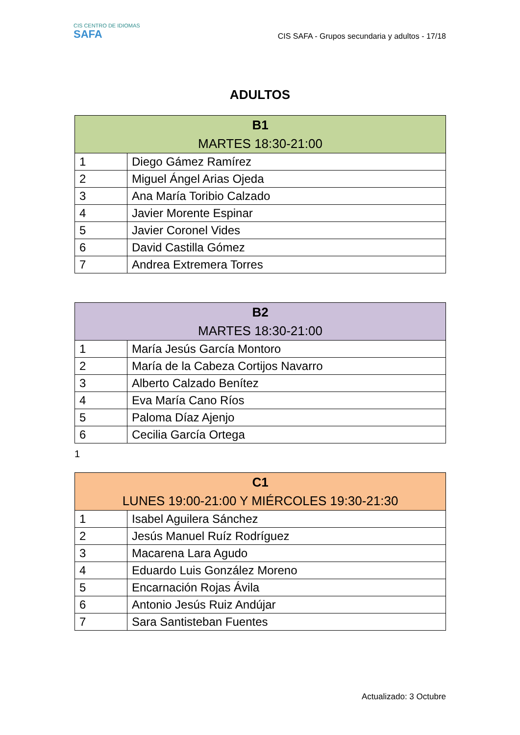CIS CENTRO DE IDIOMAS
SAFA
CIS SAFA - Grupos secundaria y adultos - 17/18
ADULTOS
| B1 MARTES 18:30-21:00 | |
| --- | --- |
| 1 | Diego Gámez Ramírez |
| 2 | Miguel Ángel Arias Ojeda |
| 3 | Ana María Toribio Calzado |
| 4 | Javier Morente Espinar |
| 5 | Javier Coronel Vides |
| 6 | David Castilla Gómez |
| 7 | Andrea Extremera Torres |
| B2 MARTES 18:30-21:00 | |
| --- | --- |
| 1 | María Jesús García Montoro |
| 2 | María de la Cabeza Cortijos Navarro |
| 3 | Alberto Calzado Benítez |
| 4 | Eva María Cano Ríos |
| 5 | Paloma Díaz Ajenjo |
| 6 | Cecilia García Ortega |
1
| C1 LUNES 19:00-21:00 Y MIÉRCOLES 19:30-21:30 | |
| --- | --- |
| 1 | Isabel Aguilera Sánchez |
| 2 | Jesús Manuel Ruíz Rodríguez |
| 3 | Macarena Lara Agudo |
| 4 | Eduardo Luis González Moreno |
| 5 | Encarnación Rojas Ávila |
| 6 | Antonio Jesús Ruiz Andújar |
| 7 | Sara Santisteban Fuentes |
Actualizado: 3 Octubre